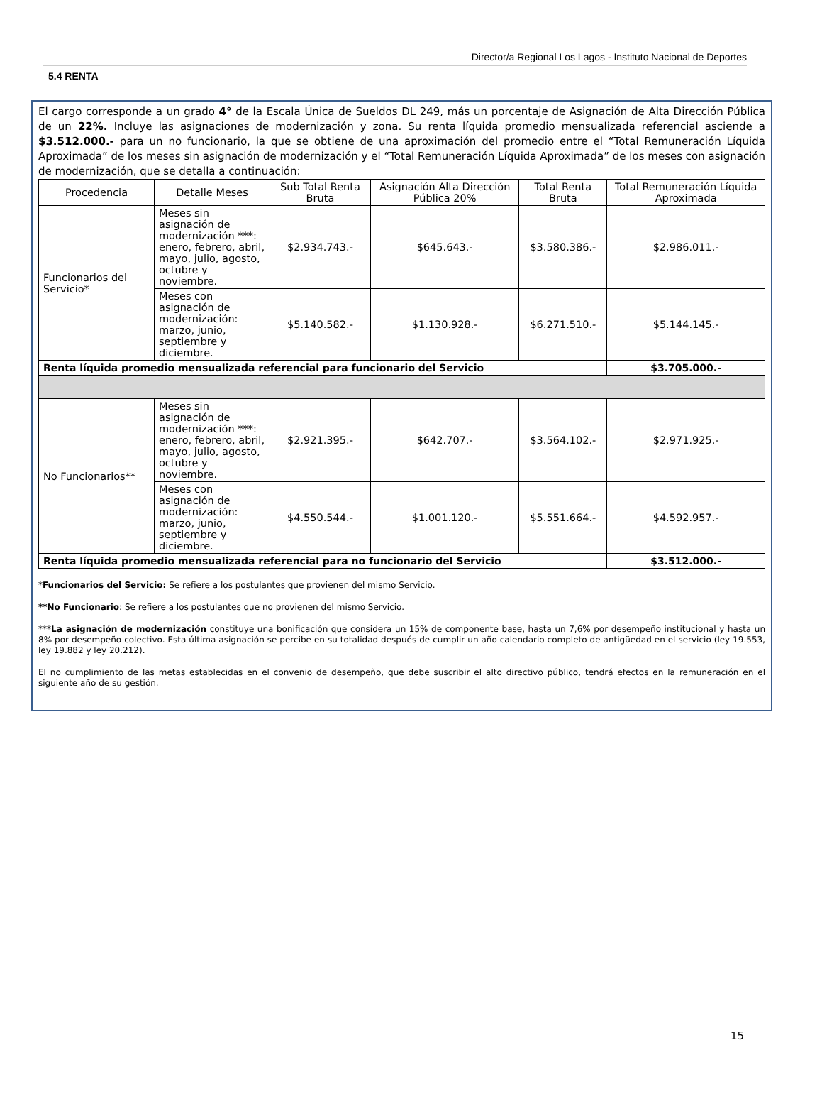Director/a Regional Los Lagos - Instituto Nacional de Deportes
5.4 RENTA
El cargo corresponde a un grado 4° de la Escala Única de Sueldos DL 249, más un porcentaje de Asignación de Alta Dirección Pública de un 22%. Incluye las asignaciones de modernización y zona. Su renta líquida promedio mensualizada referencial asciende a $3.512.000.- para un no funcionario, la que se obtiene de una aproximación del promedio entre el “Total Remuneración Líquida Aproximada” de los meses sin asignación de modernización y el “Total Remuneración Líquida Aproximada” de los meses con asignación de modernización, que se detalla a continuación:
| Procedencia | Detalle Meses | Sub Total Renta Bruta | Asignación Alta Dirección Pública 20% | Total Renta Bruta | Total Remuneración Líquida Aproximada |
| --- | --- | --- | --- | --- | --- |
| Funcionarios del Servicio* | Meses sin asignación de modernización ***: enero, febrero, abril, mayo, julio, agosto, octubre y noviembre. | $2.934.743.- | $645.643.- | $3.580.386.- | $2.986.011.- |
| | Meses con asignación de modernización: marzo, junio, septiembre y diciembre. | $5.140.582.- | $1.130.928.- | $6.271.510.- | $5.144.145.- |
| Renta líquida promedio mensualizada referencial para funcionario del Servicio | | | | | $3.705.000.- |
| No Funcionarios** | Meses sin asignación de modernización ***: enero, febrero, abril, mayo, julio, agosto, octubre y noviembre. | $2.921.395.- | $642.707.- | $3.564.102.- | $2.971.925.- |
| | Meses con asignación de modernización: marzo, junio, septiembre y diciembre. | $4.550.544.- | $1.001.120.- | $5.551.664.- | $4.592.957.- |
| Renta líquida promedio mensualizada referencial para no funcionario del Servicio | | | | | $3.512.000.- |
*Funcionarios del Servicio: Se refiere a los postulantes que provienen del mismo Servicio.
**No Funcionario: Se refiere a los postulantes que no provienen del mismo Servicio.
***La asignación de modernización constituye una bonificación que considera un 15% de componente base, hasta un 7,6% por desempeño institucional y hasta un 8% por desempeño colectivo. Esta última asignación se percibe en su totalidad después de cumplir un año calendario completo de antigüedad en el servicio (ley 19.553, ley 19.882 y ley 20.212).
El no cumplimiento de las metas establecidas en el convenio de desempeño, que debe suscribir el alto directivo público, tendrá efectos en la remuneración en el siguiente año de su gestión.
15